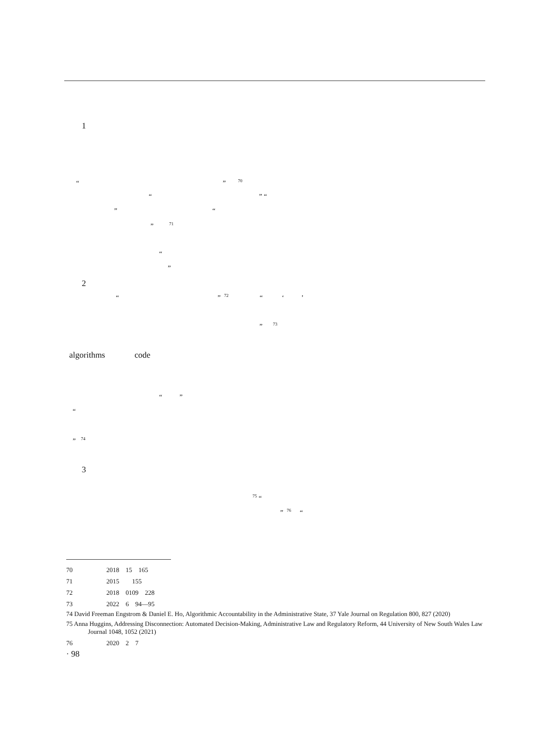1
“ ” <sup>70</sup>
“ ” “
” “
” <sup>71</sup>
“
”
2
“ ” <sup>72</sup> “ ‘ ’
” <sup>73</sup>
algorithms code
“ ”
“
” <sup>74</sup>
3
<sup>75</sup> “
” <sup>76</sup> “
70 　　　　　2018　15　165
71 　　　　　2015　　155
72 　　　　　2018　0109　228
73 　　　　　2022　6　94—95
74 David Freeman Engstrom & Daniel E. Ho, Algorithmic Accountability in the Administrative State, 37 Yale Journal on Regulation 800, 827 (2020)
75 Anna Huggins, Addressing Disconnection: Automated Decision-Making, Administrative Law and Regulatory Reform, 44 University of New South Wales Law Journal 1048, 1052 (2021)
76 　　　　　2020　2　7
· 98